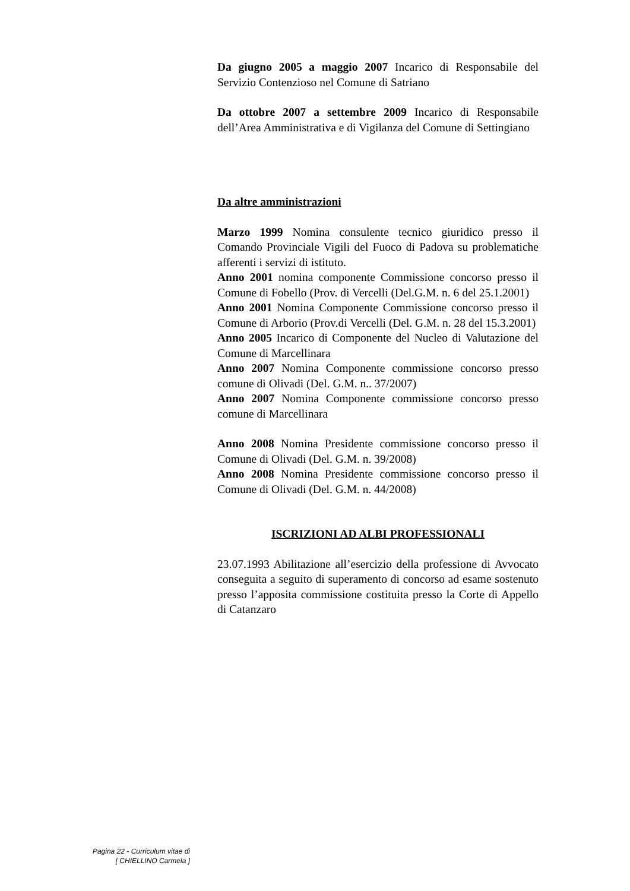Da giugno 2005 a maggio 2007 Incarico di Responsabile del Servizio Contenzioso nel Comune di Satriano
Da ottobre 2007 a settembre 2009 Incarico di Responsabile dell’Area Amministrativa e di Vigilanza del Comune di Settingiano
Da altre amministrazioni
Marzo 1999 Nomina consulente tecnico giuridico presso il Comando Provinciale Vigili del Fuoco di Padova su problematiche afferenti i servizi di istituto.
Anno 2001 nomina componente Commissione concorso presso il Comune di Fobello (Prov. di Vercelli (Del.G.M. n. 6 del 25.1.2001)
Anno 2001 Nomina Componente Commissione concorso presso il Comune di Arborio (Prov.di Vercelli (Del. G.M. n. 28 del 15.3.2001)
Anno 2005 Incarico di Componente del Nucleo di Valutazione del Comune di Marcellinara
Anno 2007 Nomina Componente commissione concorso presso comune di Olivadi (Del. G.M. n.. 37/2007)
Anno 2007 Nomina Componente commissione concorso presso comune di Marcellinara
Anno 2008 Nomina Presidente commissione concorso presso il Comune di Olivadi (Del. G.M. n. 39/2008)
Anno 2008 Nomina Presidente commissione concorso presso il Comune di Olivadi (Del. G.M. n. 44/2008)
ISCRIZIONI AD ALBI PROFESSIONALI
23.07.1993 Abilitazione all’esercizio della professione di Avvocato conseguita a seguito di superamento di concorso ad esame sostenuto presso l’apposita commissione costituita presso la Corte di Appello di Catanzaro
Pagina 22 - Curriculum vitae di
[ CHIELLINO Carmela ]